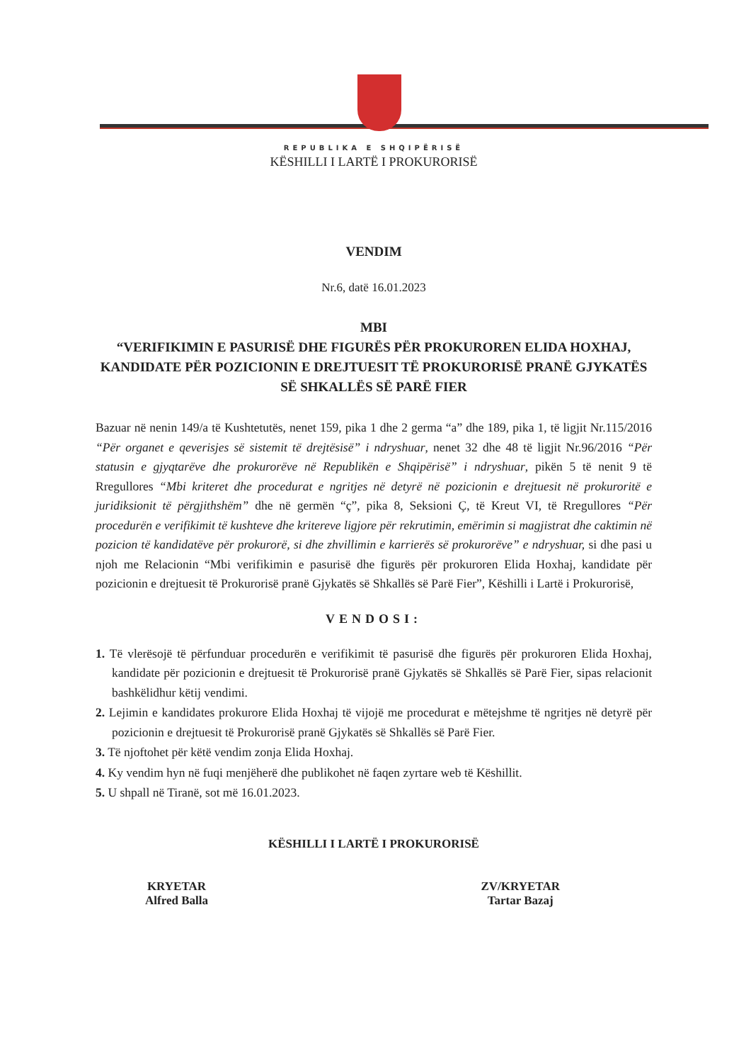REPUBLIKA E SHQIPËRISË
KËSHILLI I LARTË I PROKURORISË
VENDIM
Nr.6, datë 16.01.2023
MBI
“VERIFIKIMIN E PASURISË DHE FIGURËS PËR PROKUROREN ELIDA HOXHAJ, KANDIDATE PËR POZICIONIN E DREJTUESIT TË PROKURORISË PRANË GJYKATËS SË SHKALLËS SË PARË FIER
Bazuar në nenin 149/a të Kushtetutës, nenet 159, pika 1 dhe 2 germa “a” dhe 189, pika 1, të ligjit Nr.115/2016 “Për organet e qeverisjes së sistemit të drejtësisë” i ndryshuar, nenet 32 dhe 48 të ligjit Nr.96/2016 “Për statusin e gjyqtarëve dhe prokurorëve në Republikën e Shqipërisë” i ndryshuar, pikën 5 të nenit 9 të Rregullores “Mbi kriteret dhe procedurat e ngritjes në detyrë në pozicionin e drejtuesit në prokuroritë e juridiksionit të përgjithshëm” dhe në germën “ç”, pika 8, Seksioni Ç, të Kreut VI, të Rregullores “Për procedurën e verifikimit të kushteve dhe kritereve ligjore për rekrutimin, emërimin si magjistrat dhe caktimin në pozicion të kandidatëve për prokurorë, si dhe zhvillimin e karrierës së prokurorëve” e ndryshuar, si dhe pasi u njoh me Relacionin “Mbi verifikimin e pasurisë dhe figurës për prokuroren Elida Hoxhaj, kandidate për pozicionin e drejtuesit të Prokurorisë pranë Gjykatës së Shkallës së Parë Fier”, Këshilli i Lartë i Prokurorisë,
VENDOSI:
1. Të vlerësojë të përfunduar procedurën e verifikimit të pasurisë dhe figurës për prokuroren Elida Hoxhaj, kandidate për pozicionin e drejtuesit të Prokurorisë pranë Gjykatës së Shkallës së Parë Fier, sipas relacionit bashkëlidhur këtij vendimi.
2. Lejimin e kandidates prokurore Elida Hoxhaj të vijojë me procedurat e mëtejshme të ngritjes në detyrë për pozicionin e drejtuesit të Prokurorisë pranë Gjykatës së Shkallës së Parë Fier.
3. Të njoftohet për këtë vendim zonja Elida Hoxhaj.
4. Ky vendim hyn në fuqi menjëherë dhe publikohet në faqen zyrtare web të Këshillit.
5. U shpall në Tiranë, sot më 16.01.2023.
KËSHILLI I LARTË I PROKURORISË
KRYETAR
Alfred Balla
ZV/KRYETAR
Tartar Bazaj